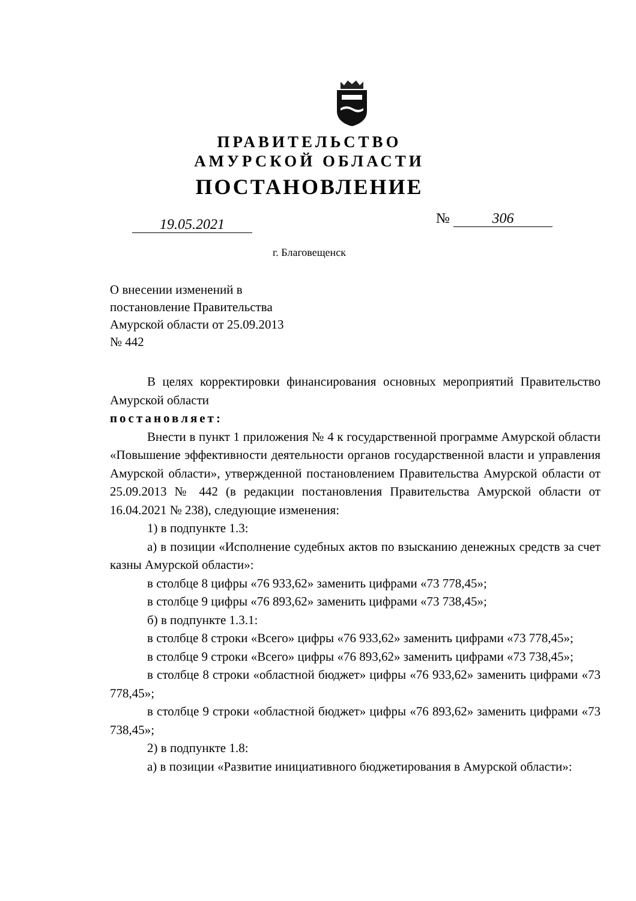ПРАВИТЕЛЬСТВО
АМУРСКОЙ ОБЛАСТИ
ПОСТАНОВЛЕНИЕ
19.05.2021 № 306
г. Благовещенск
О внесении изменений в
постановление Правительства
Амурской области от 25.09.2013
№ 442
В целях корректировки финансирования основных мероприятий Правительство Амурской области
постановляет:
Внести в пункт 1 приложения № 4 к государственной программе Амурской области «Повышение эффективности деятельности органов государственной власти и управления Амурской области», утвержденной постановлением Правительства Амурской области от 25.09.2013 № 442 (в редакции постановления Правительства Амурской области от 16.04.2021 № 238), следующие изменения:
1) в подпункте 1.3:
а) в позиции «Исполнение судебных актов по взысканию денежных средств за счет казны Амурской области»:
в столбце 8 цифры «76 933,62» заменить цифрами «73 778,45»;
в столбце 9 цифры «76 893,62» заменить цифрами «73 738,45»;
б) в подпункте 1.3.1:
в столбце 8 строки «Всего» цифры «76 933,62» заменить цифрами «73 778,45»;
в столбце 9 строки «Всего» цифры «76 893,62» заменить цифрами «73 738,45»;
в столбце 8 строки «областной бюджет» цифры «76 933,62» заменить цифрами «73 778,45»;
в столбце 9 строки «областной бюджет» цифры «76 893,62» заменить цифрами «73 738,45»;
2) в подпункте 1.8:
а) в позиции «Развитие инициативного бюджетирования в Амурской области»: